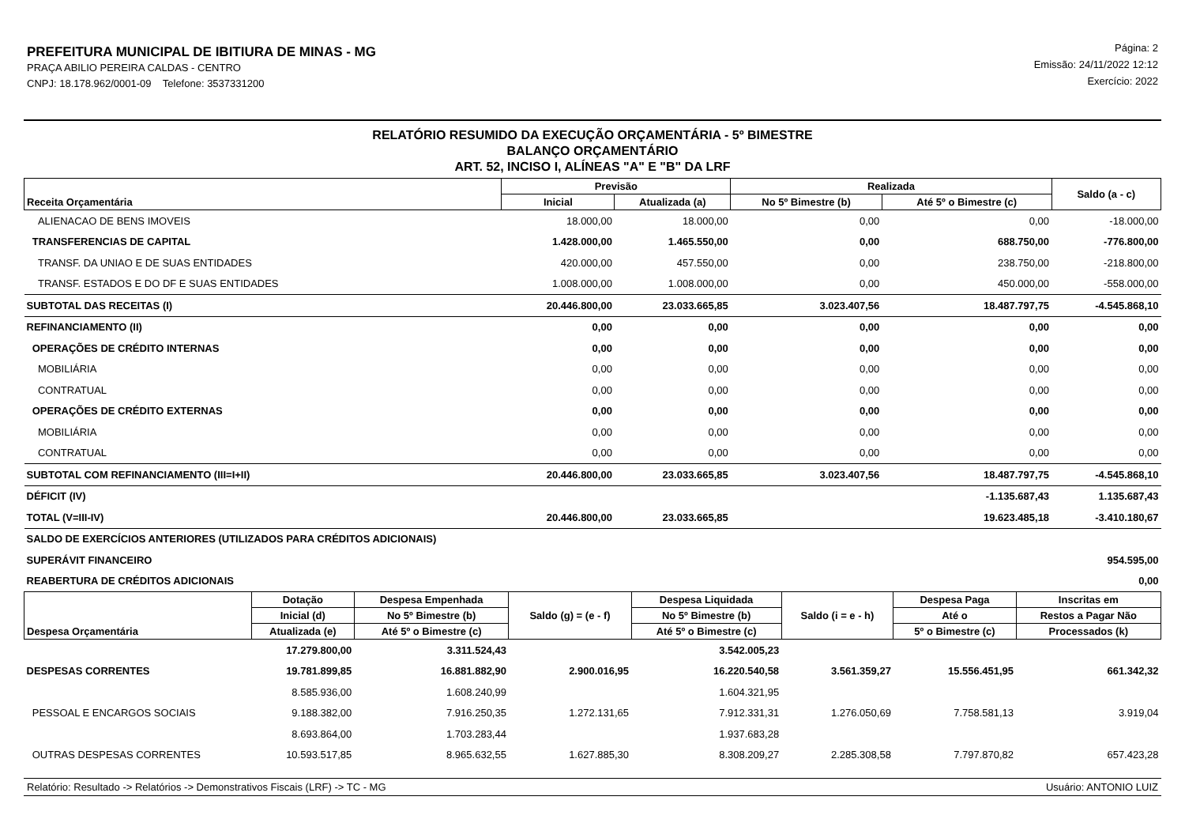PREFEITURA MUNICIPAL DE IBITIURA DE MINAS - MG
PRAÇA ABILIO PEREIRA CALDAS - CENTRO
CNPJ: 18.178.962/0001-09 Telefone: 3537331200
Página: 2
Emissão: 24/11/2022 12:12
Exercício: 2022
RELATÓRIO RESUMIDO DA EXECUÇÃO ORÇAMENTÁRIA - 5º BIMESTRE
BALANÇO ORÇAMENTÁRIO
ART. 52, INCISO I, ALÍNEAS "A" E "B" DA LRF
| Receita Orçamentária | Previsão | | Realizada | | Saldo (a - c) |
| --- | --- | --- | --- | --- | --- |
| | Inicial | Atualizada (a) | No 5º Bimestre (b) | Até 5º o Bimestre (c) | |
| ALIENACAO DE BENS IMOVEIS | 18.000,00 | 18.000,00 | 0,00 | 0,00 | -18.000,00 |
| TRANSFERENCIAS DE CAPITAL | 1.428.000,00 | 1.465.550,00 | 0,00 | 688.750,00 | -776.800,00 |
| TRANSF. DA UNIAO E DE SUAS ENTIDADES | 420.000,00 | 457.550,00 | 0,00 | 238.750,00 | -218.800,00 |
| TRANSF. ESTADOS E DO DF E SUAS ENTIDADES | 1.008.000,00 | 1.008.000,00 | 0,00 | 450.000,00 | -558.000,00 |
| SUBTOTAL DAS RECEITAS (I) | 20.446.800,00 | 23.033.665,85 | 3.023.407,56 | 18.487.797,75 | -4.545.868,10 |
| REFINANCIAMENTO (II) | 0,00 | 0,00 | 0,00 | 0,00 | 0,00 |
| OPERAÇÕES DE CRÉDITO INTERNAS | 0,00 | 0,00 | 0,00 | 0,00 | 0,00 |
| MOBILIÁRIA | 0,00 | 0,00 | 0,00 | 0,00 | 0,00 |
| CONTRATUAL | 0,00 | 0,00 | 0,00 | 0,00 | 0,00 |
| OPERAÇÕES DE CRÉDITO EXTERNAS | 0,00 | 0,00 | 0,00 | 0,00 | 0,00 |
| MOBILIÁRIA | 0,00 | 0,00 | 0,00 | 0,00 | 0,00 |
| CONTRATUAL | 0,00 | 0,00 | 0,00 | 0,00 | 0,00 |
| SUBTOTAL COM REFINANCIAMENTO (III=I+II) | 20.446.800,00 | 23.033.665,85 | 3.023.407,56 | 18.487.797,75 | -4.545.868,10 |
| DÉFICIT (IV) | | | | -1.135.687,43 | 1.135.687,43 |
| TOTAL (V=III-IV) | 20.446.800,00 | 23.033.665,85 | | 19.623.485,18 | -3.410.180,67 |
| SALDO DE EXERCÍCIOS ANTERIORES (UTILIZADOS PARA CRÉDITOS ADICIONAIS) | | | | | |
| SUPERÁVIT FINANCEIRO | | | | | 954.595,00 |
| REABERTURA DE CRÉDITOS ADICIONAIS | | | | | 0,00 |
| Despesa Orçamentária | Dotação | Despesa Empenhada | Saldo (g) = (e - f) | Despesa Liquidada | Saldo (i = e - h) | Despesa Paga | Inscritas em |
| --- | --- | --- | --- | --- | --- | --- | --- |
| | Inicial (d) | No 5º Bimestre (b) | | No 5º Bimestre (b) | | Até o | Restos a Pagar Não |
| | Atualizada (e) | Até 5º o Bimestre (c) | | Até 5º o Bimestre (c) | | 5º o Bimestre (c) | Processados (k) |
| | 17.279.800,00 | 3.311.524,43 | | 3.542.005,23 | | | |
| DESPESAS CORRENTES | 19.781.899,85 | 16.881.882,90 | 2.900.016,95 | 16.220.540,58 | 3.561.359,27 | 15.556.451,95 | 661.342,32 |
| | 8.585.936,00 | 1.608.240,99 | | 1.604.321,95 | | | |
| PESSOAL E ENCARGOS SOCIAIS | 9.188.382,00 | 7.916.250,35 | 1.272.131,65 | 7.912.331,31 | 1.276.050,69 | 7.758.581,13 | 3.919,04 |
| | 8.693.864,00 | 1.703.283,44 | | 1.937.683,28 | | | |
| OUTRAS DESPESAS CORRENTES | 10.593.517,85 | 8.965.632,55 | 1.627.885,30 | 8.308.209,27 | 2.285.308,58 | 7.797.870,82 | 657.423,28 |
Relatório: Resultado -> Relatórios -> Demonstrativos Fiscais (LRF) -> TC - MG Usuário: ANTONIO LUIZ